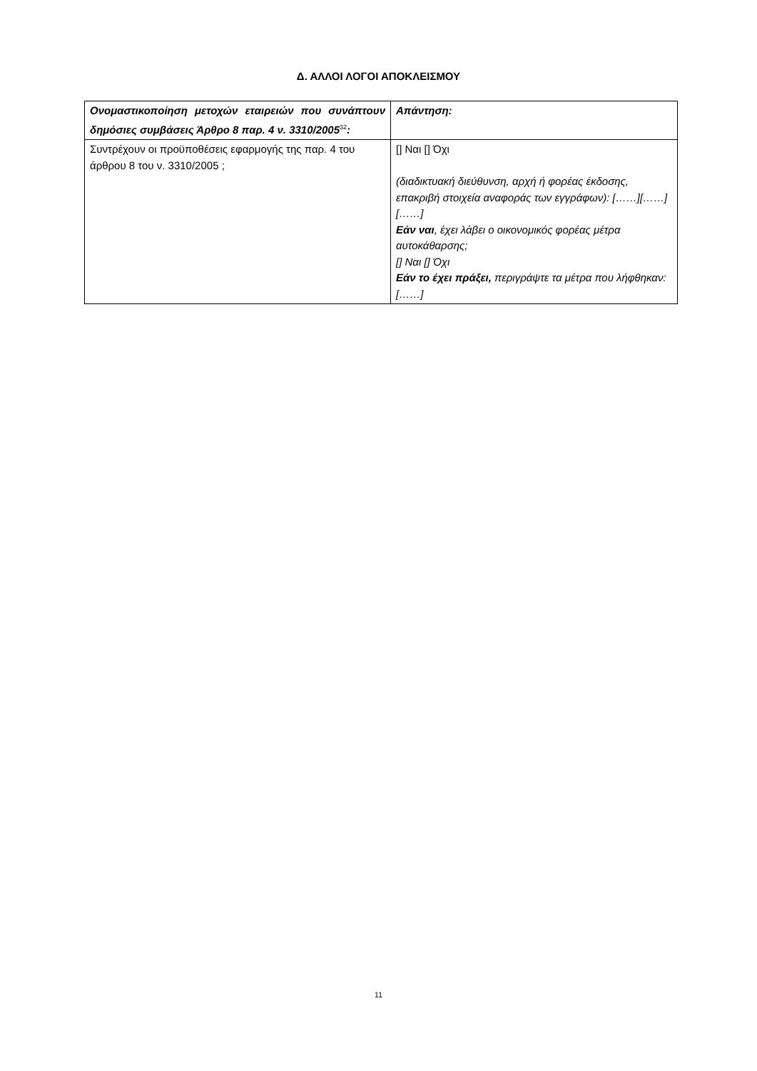Δ. ΑΛΛΟΙ ΛΟΓΟΙ ΑΠΟΚΛΕΙΣΜΟΥ
| Ονομαστικοποίηση μετοχών εταιρειών που συνάπτουν δημόσιες συμβάσεις Άρθρο 8 παρ. 4 ν. 3310/2005<sup>32</sup> : | Απάντηση: |
| Συντρέχουν οι προϋποθέσεις εφαρμογής της παρ. 4 του άρθρου 8 του ν. 3310/2005 ; | [] Ναι [] Όχι (διαδικτυακή διεύθυνση, αρχή ή φορέας έκδοσης, επακριβή στοιχεία αναφοράς των εγγράφων): [……][……][……] Εάν ναι , έχει λάβει ο οικονομικός φορέας μέτρα αυτοκάθαρσης; [] Ναι [] Όχι Εάν το έχει πράξει, περιγράψτε τα μέτρα που λήφθηκαν: [……] |
11